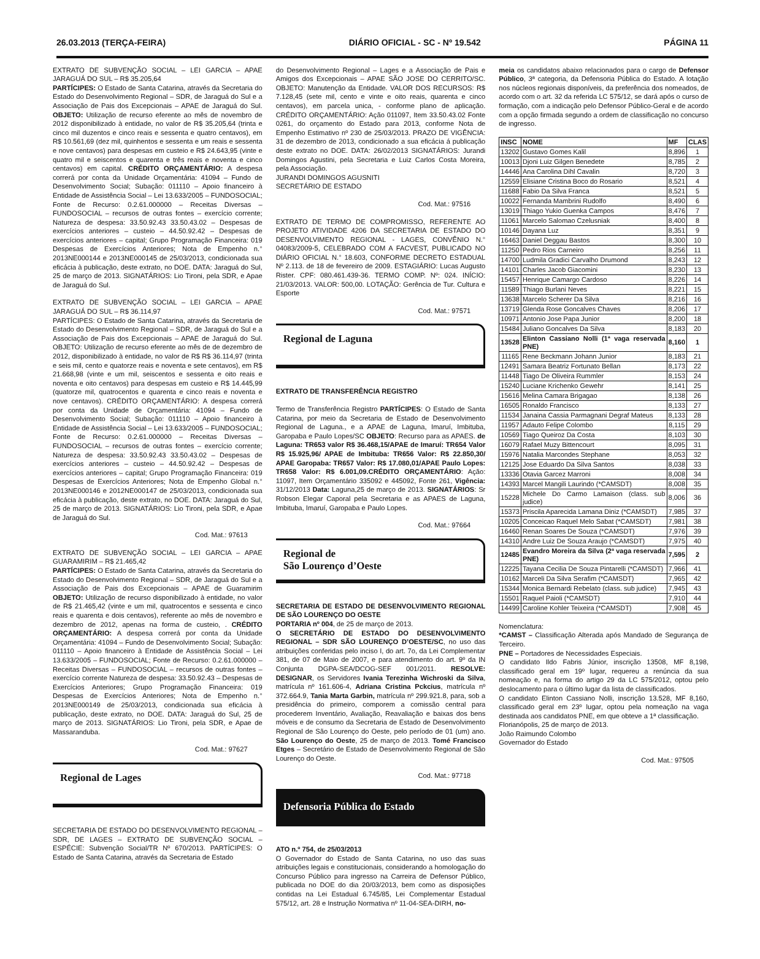26.03.2013 (TERÇA-FEIRA) DIÁRIO OFICIAL - SC - Nº 19.542 PÁGINA 11
EXTRATO DE SUBVENÇÃO SOCIAL – LEI GARCIA – APAE JARAGUÁ DO SUL – R$ 35.205,64
PARTÍCIPES: O Estado de Santa Catarina, através da Secretaria do Estado do Desenvolvimento Regional – SDR, de Jaraguá do Sul e a Associação de Pais dos Excepcionais – APAE de Jaraguá do Sul. OBJETO: Utilização de recurso eferente ao mês de novembro de 2012 disponibilizado à entidade, no valor de R$ 35.205,64 (trinta e cinco mil duzentos e cinco reais e sessenta e quatro centavos), em R$ 10.561,69 (dez mil, quinhentos e sessenta e um reais e sessenta e nove centavos) para despesas em custeio e R$ 24.643,95 (vinte e quatro mil e seiscentos e quarenta e três reais e noventa e cinco centavos) em capital. CRÉDITO ORÇAMENTÁRIO: A despesa correrá por conta da Unidade Orçamentária: 41094 – Fundo de Desenvolvimento Social; Subação: 011110 – Apoio financeiro à Entidade de Assistência Social – Lei 13.633/2005 – FUNDOSOCIAL; Fonte de Recurso: 0.2.61.000000 – Receitas Diversas – FUNDOSOCIAL – recursos de outras fontes – exercício corrente; Natureza de despesa: 33.50.92.43 33.50.43.02 – Despesas de exercícios anteriores – custeio – 44.50.92.42 – Despesas de exercícios anteriores – capital; Grupo Programação Financeira: 019 Despesas de Exercícios Anteriores; Nota de Empenho n.° 2013NE000144 e 2013NE000145 de 25/03/2013, condicionada sua eficácia à publicação, deste extrato, no DOE. DATA: Jaraguá do Sul, 25 de março de 2013. SIGNATÁRIOS: Lio Tironi, pela SDR, e Apae de Jaraguá do Sul.
EXTRATO DE SUBVENÇÃO SOCIAL – LEI GARCIA – APAE JARAGUÁ DO SUL – R$ 36.114,97
PARTÍCIPES: O Estado de Santa Catarina, através da Secretaria de Estado do Desenvolvimento Regional – SDR, de Jaraguá do Sul e a Associação de Pais dos Excepcionais – APAE de Jaraguá do Sul. OBJETO: Utilização de recurso eferente ao mês de de dezembro de 2012, disponibilizado à entidade, no valor de R$ R$ 36.114,97 (trinta e seis mil, cento e quatorze reais e noventa e sete centavos), em R$ 21.668,98 (vinte e um mil, seiscentos e sessenta e oito reais e noventa e oito centavos) para despesas em custeio e R$ 14.445,99 (quatorze mil, quatrocentos e quarenta e cinco reais e noventa e nove centavos). CRÉDITO ORÇAMENTÁRIO: A despesa correrá por conta da Unidade de Orçamentária: 41094 – Fundo de Desenvolvimento Social; Subação: 011110 – Apoio financeiro à Entidade de Assistência Social – Lei 13.633/2005 – FUNDOSOCIAL; Fonte de Recurso: 0.2.61.000000 – Receitas Diversas – FUNDOSOCIAL – recursos de outras fontes – exercício corrente; Natureza de despesa: 33.50.92.43 33.50.43.02 – Despesas de exercícios anteriores – custeio – 44.50.92.42 – Despesas de exercícios anteriores – capital; Grupo Programação Financeira: 019 Despesas de Exercícios Anteriores; Nota de Empenho Global n.° 2013NE000146 e 2012NE000147 de 25/03/2013, condicionada sua eficácia à publicação, deste extrato, no DOE. DATA: Jaraguá do Sul, 25 de março de 2013. SIGNATÁRIOS: Lio Tironi, pela SDR, e Apae de Jaraguá do Sul.
Cod. Mat.: 97613
EXTRATO DE SUBVENÇÃO SOCIAL – LEI GARCIA – APAE GUARAMIRIM – R$ 21.465,42
PARTÍCIPES: O Estado de Santa Catarina, através da Secretaria do Estado do Desenvolvimento Regional – SDR, de Jaraguá do Sul e a Associação de Pais dos Excepcionais – APAE de Guaramirim OBJETO: Utilização de recurso disponibilizado à entidade, no valor de R$ 21.465,42 (vinte e um mil, quatrocentos e sessenta e cinco reais e quarenta e dois centavos), referente ao mês de novembro e dezembro de 2012, apenas na forma de custeio, . CRÉDITO ORÇAMENTÁRIO: A despesa correrá por conta da Unidade Orçamentária: 41094 – Fundo de Desenvolvimento Social; Subação: 011110 – Apoio financeiro à Entidade de Assistência Social – Lei 13.633/2005 – FUNDOSOCIAL; Fonte de Recurso: 0.2.61.000000 – Receitas Diversas – FUNDOSOCIAL – recursos de outras fontes – exercício corrente Natureza de despesa: 33.50.92.43 – Despesas de Exercícios Anteriores; Grupo Programação Financeira: 019 Despesas de Exercícios Anteriores; Nota de Empenho n.° 2013NE000149 de 25/03/2013, condicionada sua eficácia à publicação, deste extrato, no DOE. DATA: Jaraguá do Sul, 25 de março de 2013. SIGNATÁRIOS: Lio Tironi, pela SDR, e Apae de Massaranduba.
Cod. Mat.: 97627
Regional de Lages
SECRETARIA DE ESTADO DO DESENVOLVIMENTO REGIONAL – SDR, DE LAGES – EXTRATO DE SUBVENÇÃO SOCIAL – ESPÉCIE: Subvenção Social/TR Nº 670/2013. PARTÍCIPES: O Estado de Santa Catarina, através da Secretaria de Estado
do Desenvolvimento Regional – Lages e a Associação de Pais e Amigos dos Excepcionais – APAE SÃO JOSE DO CERRITO/SC. OBJETO: Manutenção da Entidade. VALOR DOS RECURSOS: R$ 7.128,45 (sete mil, cento e vinte e oito reais, quarenta e cinco centavos), em parcela unica, - conforme plano de aplicação. CRÉDITO ORÇAMENTÁRIO: Ação 011097, Item 33.50.43.02 Fonte 0261, do orçamento do Estado para 2013, conforme Nota de Empenho Estimativo nº 230 de 25/03/2013. PRAZO DE VIGÊNCIA: 31 de dezembro de 2013, condicionado a sua eficácia á publicação deste extrato no DOE. DATA: 26/02/2013 SIGNATÁRIOS: Jurandi Domingos Agustini, pela Secretaria e Luiz Carlos Costa Moreira, pela Associação.
JURANDI DOMINGOS AGUSNITI
SECRETÁRIO DE ESTADO
Cod. Mat.: 97516
EXTRATO DE TERMO DE COMPROMISSO, REFERENTE AO PROJETO ATIVIDADE 4206 DA SECRETARIA DE ESTADO DO DESENVOLVIMENTO REGIONAL - LAGES, CONVÊNIO N.° 04083/2009-5, CELEBRADO COM A FACVEST, PUBLICADO NO DIÁRIO OFICIAL N.° 18.603, CONFORME DECRETO ESTADUAL Nº 2.113. de 18 de fevereiro de 2009. ESTAGIÁRIO: Lucas Augusto Rister. CPF: 080.461.439-36. TERMO COMP. Nº: 024. INÍCIO: 21/03/2013. VALOR: 500,00. LOTAÇÃO: Gerência de Tur. Cultura e Esporte
Cod. Mat.: 97571
Regional de Laguna
EXTRATO DE TRANSFERÊNCIA REGISTRO
Termo de Transferência Registro PARTÍCIPES: O Estado de Santa Catarina, por meio da Secretaria de Estado de Desenvolvimento Regional de Laguna., e a APAE de Laguna, Imaruí, Imbituba, Garopaba e Paulo Lopes/SC OBJETO: Recurso para as APAES. de Laguna: TR653 valor R$ 36.468,15/APAE de Imaruí: TR654 Valor R$ 15.925,96/ APAE de Imbituba: TR656 Valor: R$ 22.850,30/ APAE Garopaba: TR657 Valor: R$ 17.080,01/APAE Paulo Lopes: TR658 Valor: R$ 6.001,09.CRÉDITO ORÇAMENTÁRIO: Ação: 11097, Item Orçamentário 335092 e 445092, Fonte 261, Vigência: 31/12/2013 Data: Laguna,25 de março de 2013. SIGNATÁRIOS: Sr Robson Elegar Caporal pela Secretaria e as APAES de Laguna, Imbituba, Imaruí, Garopaba e Paulo Lopes.
Cod. Mat.: 97664
Regional de
São Lourenço d’Oeste
SECRETARIA DE ESTADO DE DESENVOLVIMENTO REGIONAL DE SÃO LOURENÇO DO OESTE
PORTARIA nº 004, de 25 de março de 2013.
O SECRETÁRIO DE ESTADO DO DESENVOLVIMENTO REGIONAL – SDR SÃO LOURENÇO D’OESTE/SC, no uso das atribuições conferidas pelo inciso I, do art. 7o, da Lei Complementar 381, de 07 de Maio de 2007, e para atendimento do art. 9º da IN Conjunta DGPA-SEA/DCOG-SEF 001/2011. RESOLVE: DESIGNAR, os Servidores Ivania Terezinha Wichroski da Silva, matrícula nº 161.606-4, Adriana Cristina Pckcius, matrícula nº 372.664.9, Tania Marta Garbin, matrícula nº 299.921.8, para, sob a presidência do primeiro, comporem a comissão central para procederem Inventário, Avaliação, Reavaliação e baixas dos bens móveis e de consumo da Secretaria de Estado de Desenvolvimento Regional de São Lourenço do Oeste, pelo período de 01 (um) ano. São Lourenço do Oeste, 25 de março de 2013. Tomé Francisco Etges – Secretário de Estado de Desenvolvimento Regional de São Lourenço do Oeste.
Cod. Mat.: 97718
Defensoria Pública do Estado
ATO n.º 754, de 25/03/2013
O Governador do Estado de Santa Catarina, no uso das suas atribuições legais e constitucionais, considerando a homologação do Concurso Público para ingresso na Carreira de Defensor Público, publicada no DOE do dia 20/03/2013, bem como as disposições contidas na Lei Estadual 6.745/85, Lei Complementar Estadual 575/12, art. 28 e Instrução Normativa nº 11-04-SEA-DIRH, no-
meia os candidatos abaixo relacionados para o cargo de Defensor Público, 3ª categoria, da Defensoria Pública do Estado. A lotação nos núcleos regionais disponíveis, da preferência dos nomeados, de acordo com o art. 32 da referida LC 575/12, se dará após o curso de formação, com a indicação pelo Defensor Público-Geral e de acordo com a opção firmada segundo a ordem de classificação no concurso de ingresso.
| INSC | NOME | MF | CLAS |
| --- | --- | --- | --- |
| 13202 | Gustavo Gomes Kalil | 8,896 | 1 |
| 10013 | Djoni Luiz Gilgen Benedete | 8,785 | 2 |
| 14446 | Ana Carolina Dihl Cavalin | 8,720 | 3 |
| 12559 | Elisiane Cristina Boco do Rosario | 8,521 | 4 |
| 11688 | Fabio Da Silva Franca | 8,521 | 5 |
| 10022 | Fernanda Mambrini Rudolfo | 8,490 | 6 |
| 13019 | Thiago Yukio Guenka Campos | 8,476 | 7 |
| 11061 | Marcelo Salomao Czelusniak | 8,400 | 8 |
| 10146 | Dayana Luz | 8,351 | 9 |
| 16463 | Daniel Deggau Bastos | 8,300 | 10 |
| 11250 | Pedro Rios Carneiro | 8,256 | 11 |
| 14700 | Ludmila Gradici Carvalho Drumond | 8,243 | 12 |
| 14101 | Charles Jacob Giacomini | 8,230 | 13 |
| 15457 | Henrique Camargo Cardoso | 8,226 | 14 |
| 11589 | Thiago Burlani Neves | 8,221 | 15 |
| 13638 | Marcelo Scherer Da Silva | 8,216 | 16 |
| 13719 | Glenda Rose Goncalves Chaves | 8,206 | 17 |
| 10971 | Antonio Jose Papa Junior | 8,200 | 18 |
| 15484 | Juliano Goncalves Da Silva | 8,183 | 20 |
| 13528 | Elinton Cassiano Nolli (1ª vaga reservada PNE) | 8,160 | 1 |
| 11165 | Rene Beckmann Johann Junior | 8,183 | 21 |
| 12491 | Samara Beatriz Fortunato Bellan | 8,173 | 22 |
| 11448 | Tiago De Oliveira Rummler | 8,153 | 24 |
| 15240 | Luciane Krichenko Gewehr | 8,141 | 25 |
| 15616 | Melina Camara Brigagao | 8,138 | 26 |
| 16505 | Ronaldo Francisco | 8,133 | 27 |
| 11534 | Janaina Cassia Parmagnani Degraf Mateus | 8,133 | 28 |
| 11957 | Adauto Felipe Colombo | 8,115 | 29 |
| 10569 | Tiago Queiroz Da Costa | 8,103 | 30 |
| 16079 | Rafael Muzy Bittencourt | 8,095 | 31 |
| 15976 | Natalia Marcondes Stephane | 8,053 | 32 |
| 12125 | Jose Eduardo Da Silva Santos | 8,038 | 33 |
| 13336 | Otavia Garcez Marroni | 8,008 | 34 |
| 14393 | Marcel Mangili Laurindo (*CAMSDT) | 8,008 | 35 |
| 15228 | Michele Do Carmo Lamaison (class. sub judice) | 8,006 | 36 |
| 15373 | Priscila Aparecida Lamana Diniz (*CAMSDT) | 7,985 | 37 |
| 10205 | Conceicao Raquel Melo Sabat (*CAMSDT) | 7,981 | 38 |
| 16460 | Renan Soares De Souza (*CAMSDT) | 7,976 | 39 |
| 14310 | Andre Luiz De Souza Araujo (*CAMSDT) | 7,975 | 40 |
| 12485 | Evandro Moreira da Silva (2ª vaga reservada PNE) | 7,595 | 2 |
| 12225 | Tayana Cecilia De Souza Pintarelli (*CAMSDT) | 7,966 | 41 |
| 10162 | Marceli Da Silva Serafim (*CAMSDT) | 7,965 | 42 |
| 15344 | Monica Bernardi Rebelato (class. sub judice) | 7,945 | 43 |
| 15501 | Raquel Paioli (*CAMSDT) | 7,910 | 44 |
| 14499 | Caroline Kohler Teixeira (*CAMSDT) | 7,908 | 45 |
Nomenclatura:
*CAMST – Classificação Alterada após Mandado de Segurança de Terceiro.
PNE – Portadores de Necessidades Especiais.
O candidato Ildo Fabris Júnior, inscrição 13508, MF 8,198, classificado geral em 19º lugar, requereu a renúncia da sua nomeação e, na forma do artigo 29 da LC 575/2012, optou pelo deslocamento para o último lugar da lista de classificados.
O candidato Elinton Cassiano Nolli, inscrição 13.528, MF 8,160, classificado geral em 23º lugar, optou pela nomeação na vaga destinada aos candidatos PNE, em que obteve a 1ª classificação.
Florianópolis, 25 de março de 2013.
João Raimundo Colombo
Governador do Estado
Cod. Mat.: 97505